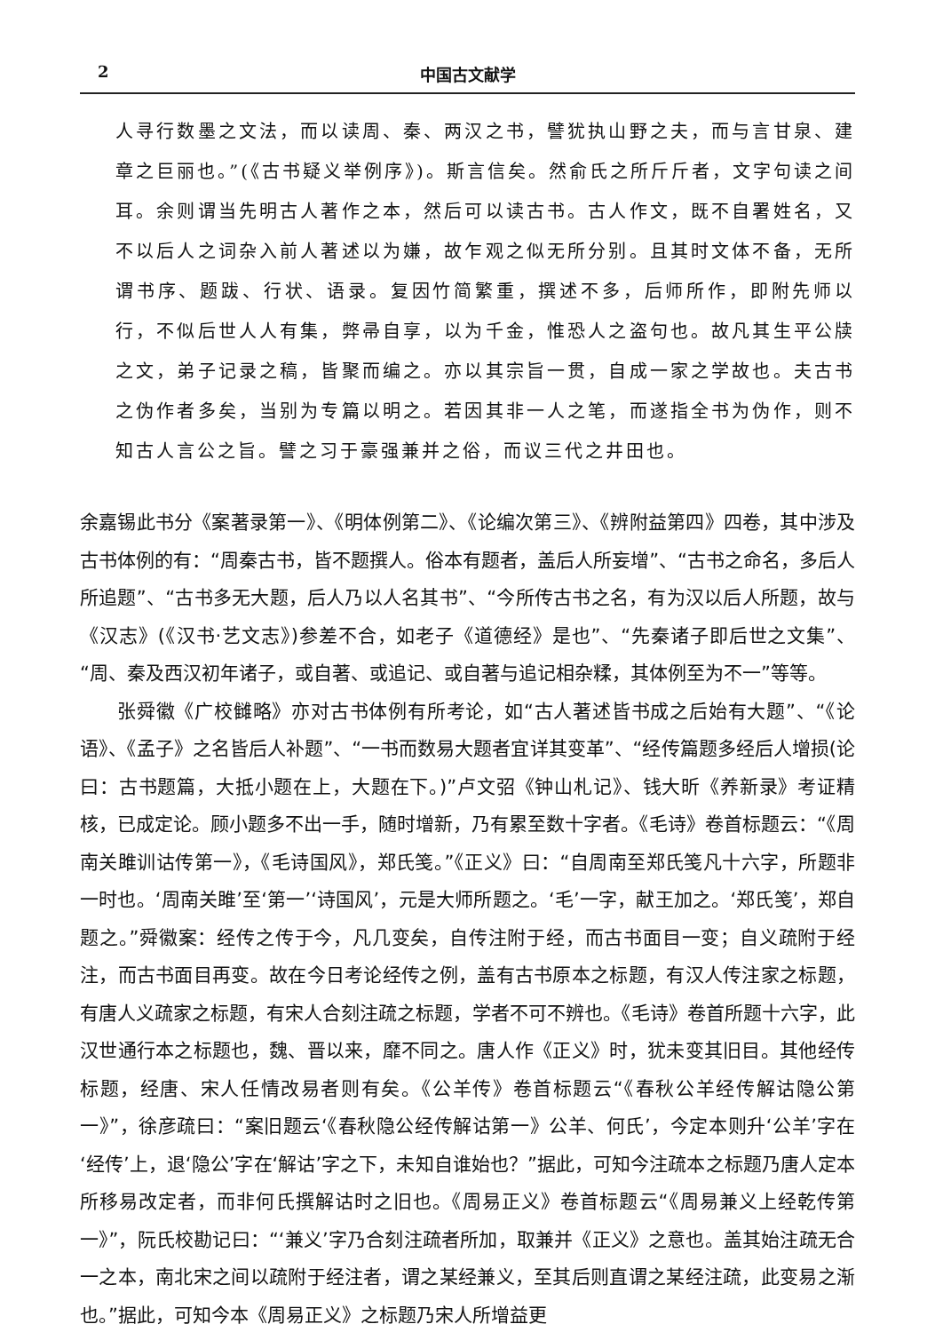2 中国古文献学
人寻行数墨之文法，而以读周、秦、两汉之书，譬犹执山野之夫，而与言甘泉、建章之巨丽也。”(《古书疑义举例序》)。斯言信矣。然俞氏之所斤斤者，文字句读之间耳。余则谓当先明古人著作之本，然后可以读古书。古人作文，既不自署姓名，又不以后人之词杂入前人著述以为嫌，故乍观之似无所分别。且其时文体不备，无所谓书序、题跋、行状、语录。复因竹简繁重，撰述不多，后师所作，即附先师以行，不似后世人人有集，弊帚自享，以为千金，惟恐人之盗句也。故凡其生平公牍之文，弟子记录之稿，皆聚而编之。亦以其宗旨一贯，自成一家之学故也。夫古书之伪作者多矣，当别为专篇以明之。若因其非一人之笔，而遂指全书为伪作，则不知古人言公之旨。譬之习于豪强兼并之俗，而议三代之井田也。
余嘉锡此书分《案著录第一》、《明体例第二》、《论编次第三》、《辨附益第四》四卷，其中涉及古书体例的有：“周秦古书，皆不题撰人。俗本有题者，盖后人所妄增”、“古书之命名，多后人所追题”、“古书多无大题，后人乃以人名其书”、“今所传古书之名，有为汉以后人所题，故与《汉志》(《汉书·艺文志》)参差不合，如老子《道德经》是也”、“先秦诸子即后世之文集”、“周、秦及西汉初年诸子，或自著、或追记、或自著与追记相杂糅，其体例至为不一”等等。
张舜徽《广校雠略》亦对古书体例有所考论，如“古人著述皆书成之后始有大题”、“《论语》、《孟子》之名皆后人补题”、“一书而数易大题者宜详其变革”、“经传篇题多经后人增损(论曰：古书题篇，大抵小题在上，大题在下。)”卢文弨《钟山札记》、钱大昕《养新录》考证精核，已成定论。顾小题多不出一手，随时增新，乃有累至数十字者。《毛诗》卷首标题云：“《周南关雎训诂传第一》，《毛诗国风》，郑氏笺。”《正义》曰：“自周南至郑氏笺凡十六字，所题非一时也。‘周南关雎’至‘第一’‘诗国风’，元是大师所题之。‘毛’一字，献王加之。‘郑氏笺’，郑自题之。”舜徽案：经传之传于今，凡几变矣，自传注附于经，而古书面目一变；自义疏附于经注，而古书面目再变。故在今日考论经传之例，盖有古书原本之标题，有汉人传注家之标题，有唐人义疏家之标题，有宋人合刻注疏之标题，学者不可不辨也。《毛诗》卷首所题十六字，此汉世通行本之标题也，魏、晋以来，靡不同之。唐人作《正义》时，犹未变其旧目。其他经传标题，经唐、宋人任情改易者则有矣。《公羊传》卷首标题云“《春秋公羊经传解诂隐公第一》”，徐彦疏曰：“案旧题云‘《春秋隐公经传解诂第一》公羊、何氏’，今定本则升‘公羊’字在‘经传’上，退‘隐公’字在‘解诂’字之下，未知自谁始也？”据此，可知今注疏本之标题乃唐人定本所移易改定者，而非何氏撰解诂时之旧也。《周易正义》卷首标题云“《周易兼义上经乾传第一》”，阮氏校勘记曰：“‘兼义’字乃合刻注疏者所加，取兼并《正义》之意也。盖其始注疏无合一之本，南北宋之间以疏附于经注者，谓之某经兼义，至其后则直谓之某经注疏，此变易之渐也。”据此，可知今本《周易正义》之标题乃宋人所增益更